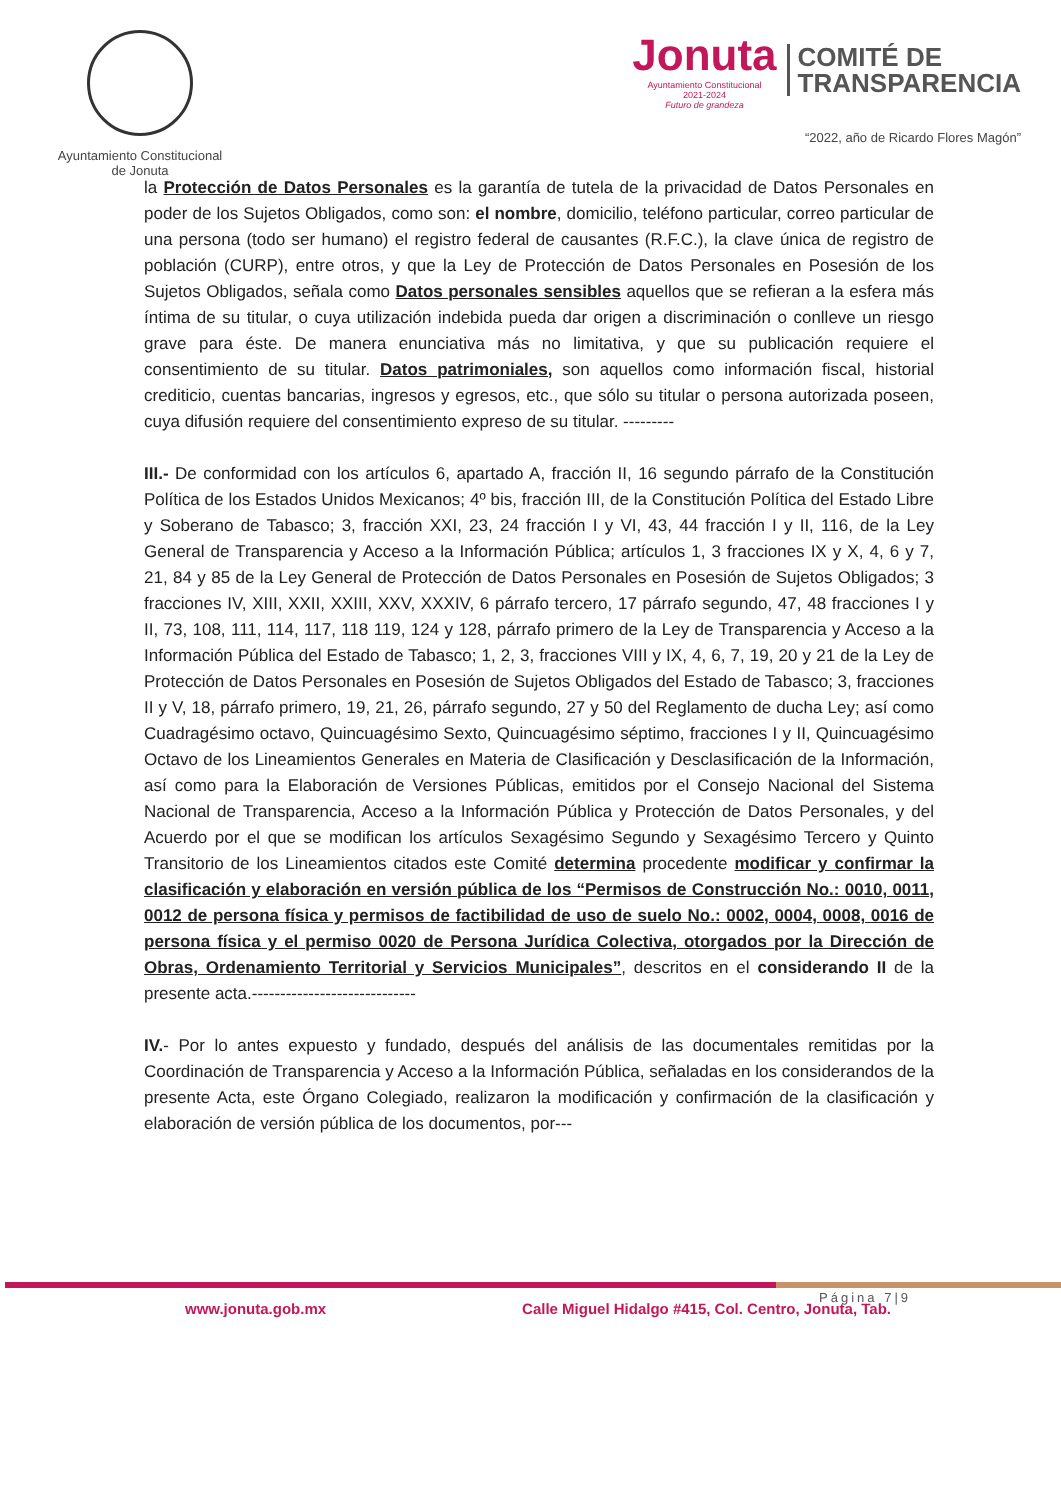Ayuntamiento Constitucional
de Jonuta
Jonuta
Ayuntamiento Constitucional
2021-2024
Futuro de grandeza
COMITÉ DE
TRANSPARENCIA
“2022, año de Ricardo Flores Magón”
la Protección de Datos Personales es la garantía de tutela de la privacidad de Datos Personales en poder de los Sujetos Obligados, como son: el nombre, domicilio, teléfono particular, correo particular de una persona (todo ser humano) el registro federal de causantes (R.F.C.), la clave única de registro de población (CURP), entre otros, y que la Ley de Protección de Datos Personales en Posesión de los Sujetos Obligados, señala como Datos personales sensibles aquellos que se refieran a la esfera más íntima de su titular, o cuya utilización indebida pueda dar origen a discriminación o conlleve un riesgo grave para éste. De manera enunciativa más no limitativa, y que su publicación requiere el consentimiento de su titular. Datos patrimoniales, son aquellos como información fiscal, historial crediticio, cuentas bancarias, ingresos y egresos, etc., que sólo su titular o persona autorizada poseen, cuya difusión requiere del consentimiento expreso de su titular. ---------
III.- De conformidad con los artículos 6, apartado A, fracción II, 16 segundo párrafo de la Constitución Política de los Estados Unidos Mexicanos; 4º bis, fracción III, de la Constitución Política del Estado Libre y Soberano de Tabasco; 3, fracción XXI, 23, 24 fracción I y VI, 43, 44 fracción I y II, 116, de la Ley General de Transparencia y Acceso a la Información Pública; artículos 1, 3 fracciones IX y X, 4, 6 y 7, 21, 84 y 85 de la Ley General de Protección de Datos Personales en Posesión de Sujetos Obligados; 3 fracciones IV, XIII, XXII, XXIII, XXV, XXXIV, 6 párrafo tercero, 17 párrafo segundo, 47, 48 fracciones I y II, 73, 108, 111, 114, 117, 118 119, 124 y 128, párrafo primero de la Ley de Transparencia y Acceso a la Información Pública del Estado de Tabasco; 1, 2, 3, fracciones VIII y IX, 4, 6, 7, 19, 20 y 21 de la Ley de Protección de Datos Personales en Posesión de Sujetos Obligados del Estado de Tabasco; 3, fracciones II y V, 18, párrafo primero, 19, 21, 26, párrafo segundo, 27 y 50 del Reglamento de ducha Ley; así como Cuadragésimo octavo, Quincuagésimo Sexto, Quincuagésimo séptimo, fracciones I y II, Quincuagésimo Octavo de los Lineamientos Generales en Materia de Clasificación y Desclasificación de la Información, así como para la Elaboración de Versiones Públicas, emitidos por el Consejo Nacional del Sistema Nacional de Transparencia, Acceso a la Información Pública y Protección de Datos Personales, y del Acuerdo por el que se modifican los artículos Sexagésimo Segundo y Sexagésimo Tercero y Quinto Transitorio de los Lineamientos citados este Comité determina procedente modificar y confirmar la clasificación y elaboración en versión pública de los “Permisos de Construcción No.: 0010, 0011, 0012 de persona física y permisos de factibilidad de uso de suelo No.: 0002, 0004, 0008, 0016 de persona física y el permiso 0020 de Persona Jurídica Colectiva, otorgados por la Dirección de Obras, Ordenamiento Territorial y Servicios Municipales”, descritos en el considerando II de la presente acta.-----------------------------
IV.- Por lo antes expuesto y fundado, después del análisis de las documentales remitidas por la Coordinación de Transparencia y Acceso a la Información Pública, señaladas en los considerandos de la presente Acta, este Órgano Colegiado, realizaron la modificación y confirmación de la clasificación y elaboración de versión pública de los documentos, por---
Página 7|9
www.jonuta.gob.mx Calle Miguel Hidalgo #415, Col. Centro, Jonuta, Tab.